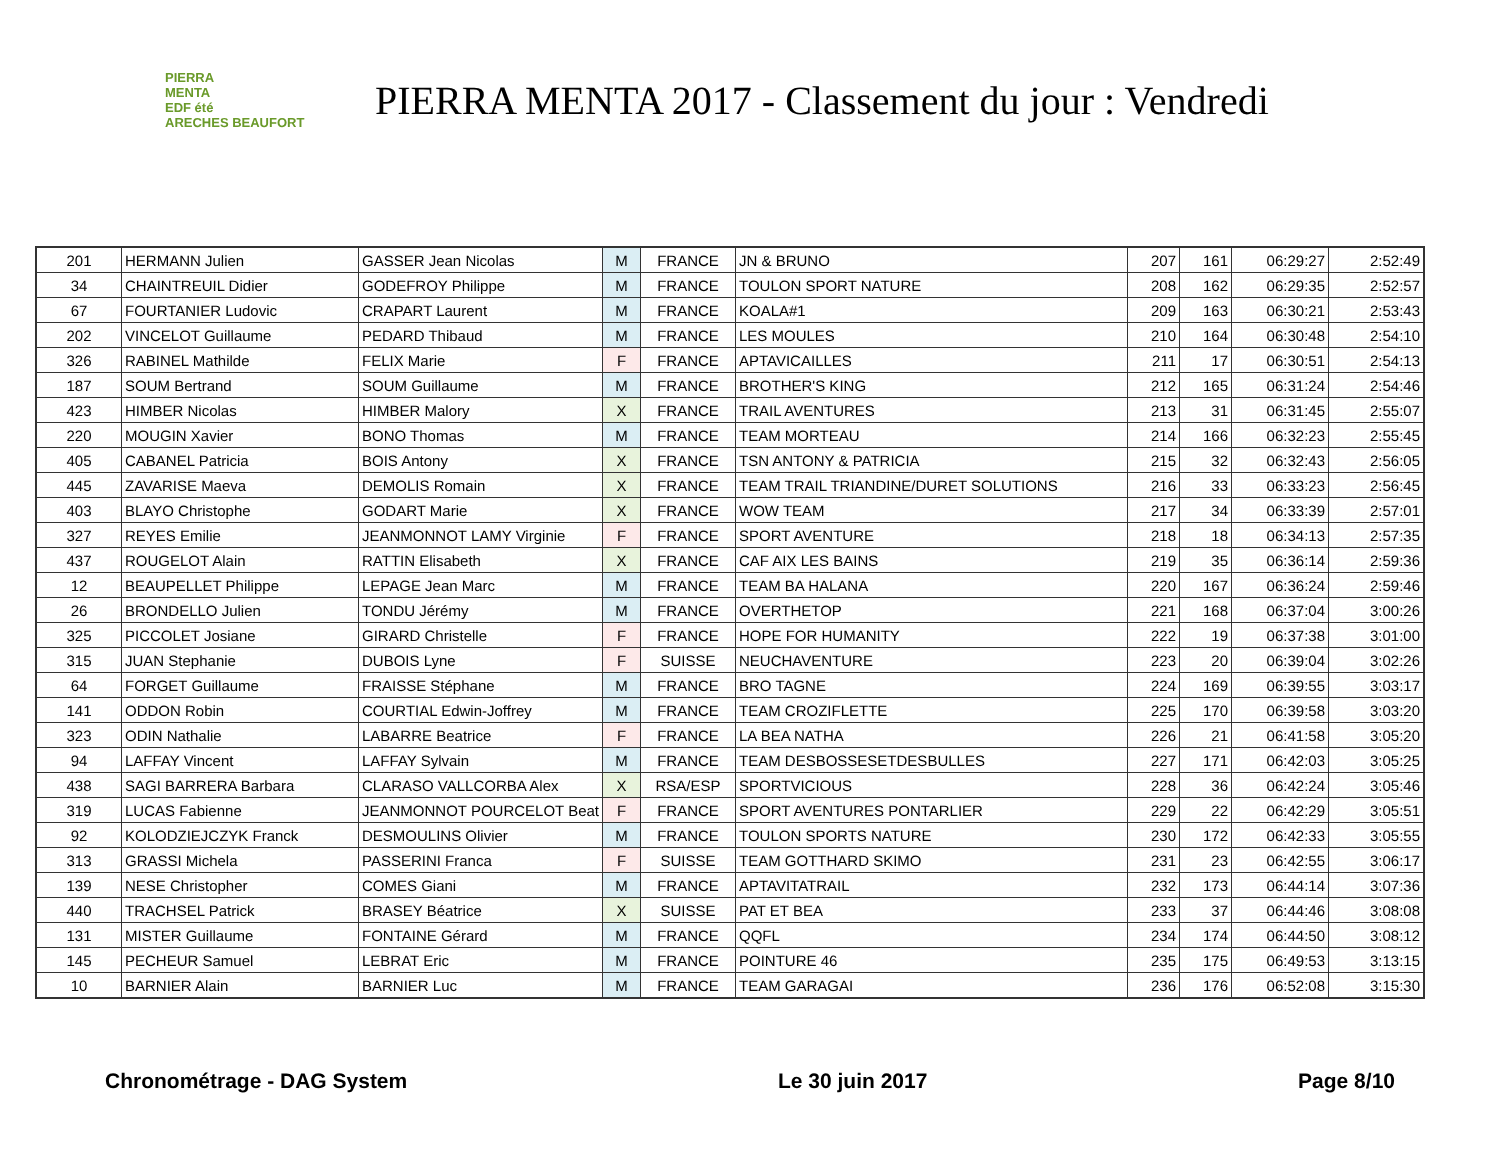PIERRA
MENTA
EDF été
ARECHES BEAUFORT
PIERRA MENTA 2017 - Classement du jour : Vendredi
| 201 | HERMANN Julien | GASSER Jean Nicolas | M | FRANCE | JN & BRUNO | 207 | 161 | 06:29:27 | 2:52:49 |
| 34 | CHAINTREUIL Didier | GODEFROY Philippe | M | FRANCE | TOULON SPORT NATURE | 208 | 162 | 06:29:35 | 2:52:57 |
| 67 | FOURTANIER Ludovic | CRAPART Laurent | M | FRANCE | KOALA#1 | 209 | 163 | 06:30:21 | 2:53:43 |
| 202 | VINCELOT Guillaume | PEDARD Thibaud | M | FRANCE | LES MOULES | 210 | 164 | 06:30:48 | 2:54:10 |
| 326 | RABINEL Mathilde | FELIX Marie | F | FRANCE | APTAVICAILLES | 211 | 17 | 06:30:51 | 2:54:13 |
| 187 | SOUM Bertrand | SOUM Guillaume | M | FRANCE | BROTHER'S KING | 212 | 165 | 06:31:24 | 2:54:46 |
| 423 | HIMBER Nicolas | HIMBER Malory | X | FRANCE | TRAIL AVENTURES | 213 | 31 | 06:31:45 | 2:55:07 |
| 220 | MOUGIN Xavier | BONO Thomas | M | FRANCE | TEAM MORTEAU | 214 | 166 | 06:32:23 | 2:55:45 |
| 405 | CABANEL Patricia | BOIS Antony | X | FRANCE | TSN ANTONY & PATRICIA | 215 | 32 | 06:32:43 | 2:56:05 |
| 445 | ZAVARISE Maeva | DEMOLIS Romain | X | FRANCE | TEAM TRAIL TRIANDINE/DURET SOLUTIONS | 216 | 33 | 06:33:23 | 2:56:45 |
| 403 | BLAYO Christophe | GODART Marie | X | FRANCE | WOW TEAM | 217 | 34 | 06:33:39 | 2:57:01 |
| 327 | REYES Emilie | JEANMONNOT LAMY Virginie | F | FRANCE | SPORT AVENTURE | 218 | 18 | 06:34:13 | 2:57:35 |
| 437 | ROUGELOT Alain | RATTIN Elisabeth | X | FRANCE | CAF AIX LES BAINS | 219 | 35 | 06:36:14 | 2:59:36 |
| 12 | BEAUPELLET Philippe | LEPAGE Jean Marc | M | FRANCE | TEAM BA HALANA | 220 | 167 | 06:36:24 | 2:59:46 |
| 26 | BRONDELLO Julien | TONDU Jérémy | M | FRANCE | OVERTHETOP | 221 | 168 | 06:37:04 | 3:00:26 |
| 325 | PICCOLET Josiane | GIRARD Christelle | F | FRANCE | HOPE FOR HUMANITY | 222 | 19 | 06:37:38 | 3:01:00 |
| 315 | JUAN Stephanie | DUBOIS Lyne | F | SUISSE | NEUCHAVENTURE | 223 | 20 | 06:39:04 | 3:02:26 |
| 64 | FORGET Guillaume | FRAISSE Stéphane | M | FRANCE | BRO TAGNE | 224 | 169 | 06:39:55 | 3:03:17 |
| 141 | ODDON Robin | COURTIAL Edwin-Joffrey | M | FRANCE | TEAM CROZIFLETTE | 225 | 170 | 06:39:58 | 3:03:20 |
| 323 | ODIN Nathalie | LABARRE Beatrice | F | FRANCE | LA BEA NATHA | 226 | 21 | 06:41:58 | 3:05:20 |
| 94 | LAFFAY Vincent | LAFFAY Sylvain | M | FRANCE | TEAM DESBOSSESETDESBULLES | 227 | 171 | 06:42:03 | 3:05:25 |
| 438 | SAGI BARRERA Barbara | CLARASO VALLCORBA Alex | X | RSA/ESP | SPORTVICIOUS | 228 | 36 | 06:42:24 | 3:05:46 |
| 319 | LUCAS Fabienne | JEANMONNOT POURCELOT Beat | F | FRANCE | SPORT AVENTURES PONTARLIER | 229 | 22 | 06:42:29 | 3:05:51 |
| 92 | KOLODZIEJCZYK Franck | DESMOULINS Olivier | M | FRANCE | TOULON SPORTS NATURE | 230 | 172 | 06:42:33 | 3:05:55 |
| 313 | GRASSI Michela | PASSERINI Franca | F | SUISSE | TEAM GOTTHARD SKIMO | 231 | 23 | 06:42:55 | 3:06:17 |
| 139 | NESE Christopher | COMES Giani | M | FRANCE | APTAVITATRAIL | 232 | 173 | 06:44:14 | 3:07:36 |
| 440 | TRACHSEL Patrick | BRASEY Béatrice | X | SUISSE | PAT ET BEA | 233 | 37 | 06:44:46 | 3:08:08 |
| 131 | MISTER Guillaume | FONTAINE Gérard | M | FRANCE | QQFL | 234 | 174 | 06:44:50 | 3:08:12 |
| 145 | PECHEUR Samuel | LEBRAT Eric | M | FRANCE | POINTURE 46 | 235 | 175 | 06:49:53 | 3:13:15 |
| 10 | BARNIER Alain | BARNIER Luc | M | FRANCE | TEAM GARAGAI | 236 | 176 | 06:52:08 | 3:15:30 |
Chronométrage - DAG System Le 30 juin 2017 Page 8/10